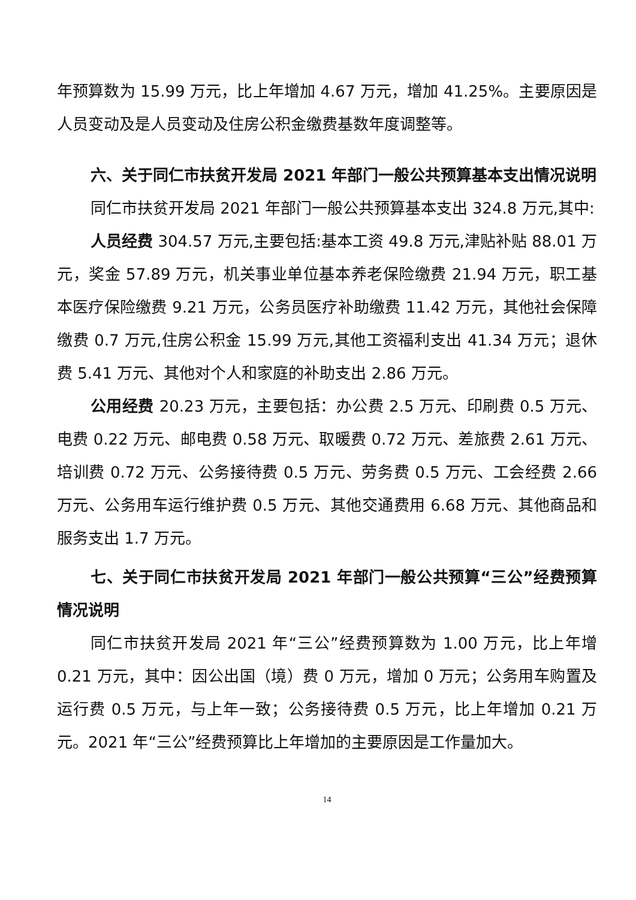年预算数为 15.99 万元，比上年增加 4.67 万元，增加 41.25%。主要原因是人员变动及是人员变动及住房公积金缴费基数年度调整等。
六、关于同仁市扶贫开发局 2021 年部门一般公共预算基本支出情况说明
同仁市扶贫开发局 2021 年部门一般公共预算基本支出 324.8 万元,其中:
人员经费 304.57 万元,主要包括:基本工资 49.8 万元,津贴补贴 88.01 万元，奖金 57.89 万元，机关事业单位基本养老保险缴费 21.94 万元，职工基本医疗保险缴费 9.21 万元，公务员医疗补助缴费 11.42 万元，其他社会保障缴费 0.7 万元,住房公积金 15.99 万元,其他工资福利支出 41.34 万元；退休费 5.41 万元、其他对个人和家庭的补助支出 2.86 万元。
公用经费 20.23 万元，主要包括：办公费 2.5 万元、印刷费 0.5 万元、电费 0.22 万元、邮电费 0.58 万元、取暖费 0.72 万元、差旅费 2.61 万元、培训费 0.72 万元、公务接待费 0.5 万元、劳务费 0.5 万元、工会经费 2.66 万元、公务用车运行维护费 0.5 万元、其他交通费用 6.68 万元、其他商品和服务支出 1.7 万元。
七、关于同仁市扶贫开发局 2021 年部门一般公共预算“三公”经费预算情况说明
同仁市扶贫开发局 2021 年“三公”经费预算数为 1.00 万元，比上年增 0.21 万元，其中：因公出国（境）费 0 万元，增加 0 万元；公务用车购置及运行费 0.5 万元，与上年一致；公务接待费 0.5 万元，比上年增加 0.21 万元。2021 年“三公”经费预算比上年增加的主要原因是工作量加大。
14